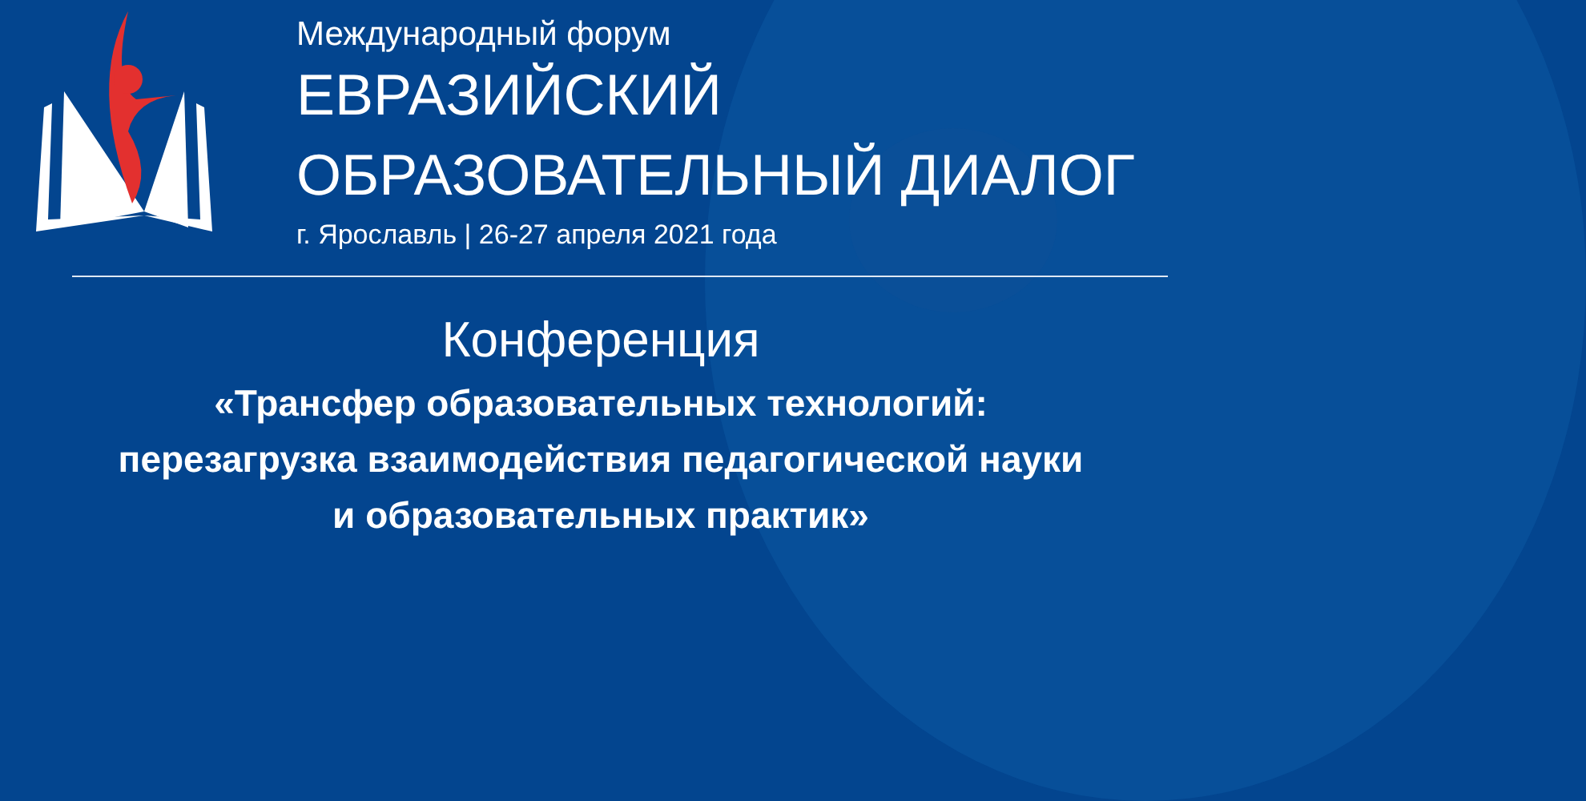Международный форум
ЕВРАЗИЙСКИЙ
ОБРАЗОВАТЕЛЬНЫЙ ДИАЛОГ
г. Ярославль | 26-27 апреля 2021 года
Конференция
«Трансфер образовательных технологий:
перезагрузка взаимодействия педагогической науки
и образовательных практик»